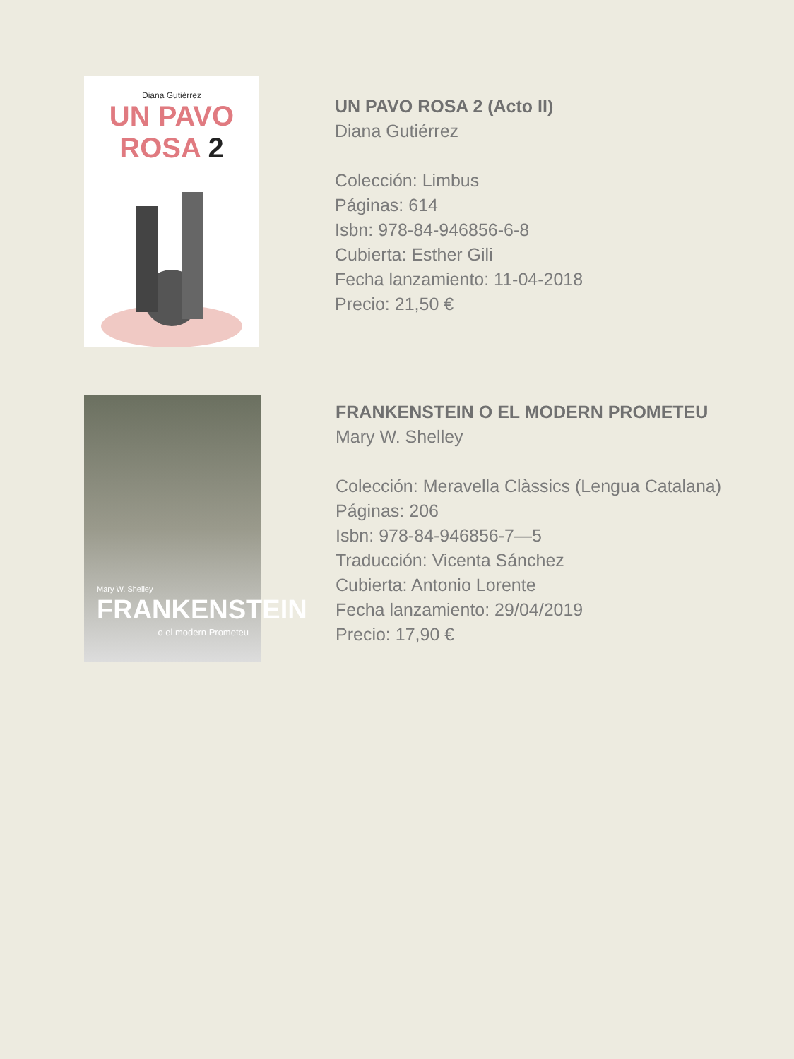Diana Gutiérrez
UN PAVO ROSA 2
UN PAVO ROSA 2 (Acto II)
Diana Gutiérrez
Colección: Limbus
Páginas: 614
Isbn: 978-84-946856-6-8
Cubierta: Esther Gili
Fecha lanzamiento: 11-04-2018
Precio: 21,50 €
Mary W. Shelley
FRANKENSTEIN
o el modern Prometeu
FRANKENSTEIN O EL MODERN PROMETEU
Mary W. Shelley
Colección: Meravella Clàssics (Lengua Catalana)
Páginas: 206
Isbn: 978-84-946856-7—5
Traducción: Vicenta Sánchez
Cubierta: Antonio Lorente
Fecha lanzamiento: 29/04/2019
Precio: 17,90 €